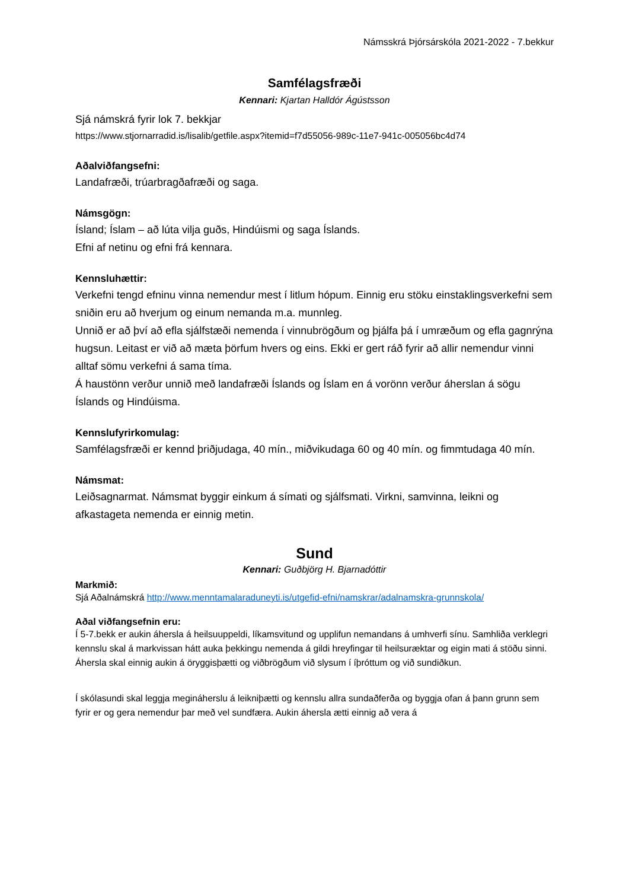Námsskrá Þjórsárskóla 2021-2022 - 7.bekkur
Samfélagsfræði
Kennari: Kjartan Halldór Ágústsson
Sjá námskrá fyrir lok 7. bekkjar
https://www.stjornarradid.is/lisalib/getfile.aspx?itemid=f7d55056-989c-11e7-941c-005056bc4d74
Aðalviðfangsefni:
Landafræði, trúarbragðafræði og saga.
Námsgögn:
Ísland; Íslam – að lúta vilja guðs, Hindúismi og saga Íslands.
Efni af netinu og efni frá kennara.
Kennsluhættir:
Verkefni tengd efninu vinna nemendur mest í litlum hópum. Einnig eru stöku einstaklingsverkefni sem sniðin eru að hverjum og einum nemanda m.a. munnleg.
Unnið er að því að efla sjálfstæði nemenda í vinnubrögðum og þjálfa þá í umræðum og efla gagnrýna hugsun. Leitast er við að mæta þörfum hvers og eins. Ekki er gert ráð fyrir að allir nemendur vinni alltaf sömu verkefni á sama tíma.
Á haustönn verður unnið með landafræði Íslands og Íslam en á vorönn verður áherslan á sögu Íslands og Hindúisma.
Kennslufyrirkomulag:
Samfélagsfræði er kennd þriðjudaga, 40 mín., miðvikudaga 60 og 40 mín. og fimmtudaga 40 mín.
Námsmat:
Leiðsagnarmat. Námsmat byggir einkum á símati og sjálfsmati. Virkni, samvinna, leikni og afkastageta nemenda er einnig metin.
Sund
Kennari: Guðbjörg H. Bjarnadóttir
Markmið:
Sjá Aðalnámskrá http://www.menntamalaraduneyti.is/utgefid-efni/namskrar/adalnamskra-grunnskola/
Aðal viðfangsefnin eru:
Í 5-7.bekk er aukin áhersla á heilsuuppeldi, líkamsvitund og upplifun nemandans á umhverfi sínu. Samhliða verklegri kennslu skal á markvissan hátt auka þekkingu nemenda á gildi hreyfingar til heilsuræktar og eigin mati á stöðu sinni. Áhersla skal einnig aukin á öryggisþætti og viðbrögðum við slysum í íþróttum og við sundiðkun.
Í skólasundi skal leggja megináherslu á leikniþætti og kennslu allra sundaðferða og byggja ofan á þann grunn sem fyrir er og gera nemendur þar með vel sundfæra. Aukin áhersla ætti einnig að vera á